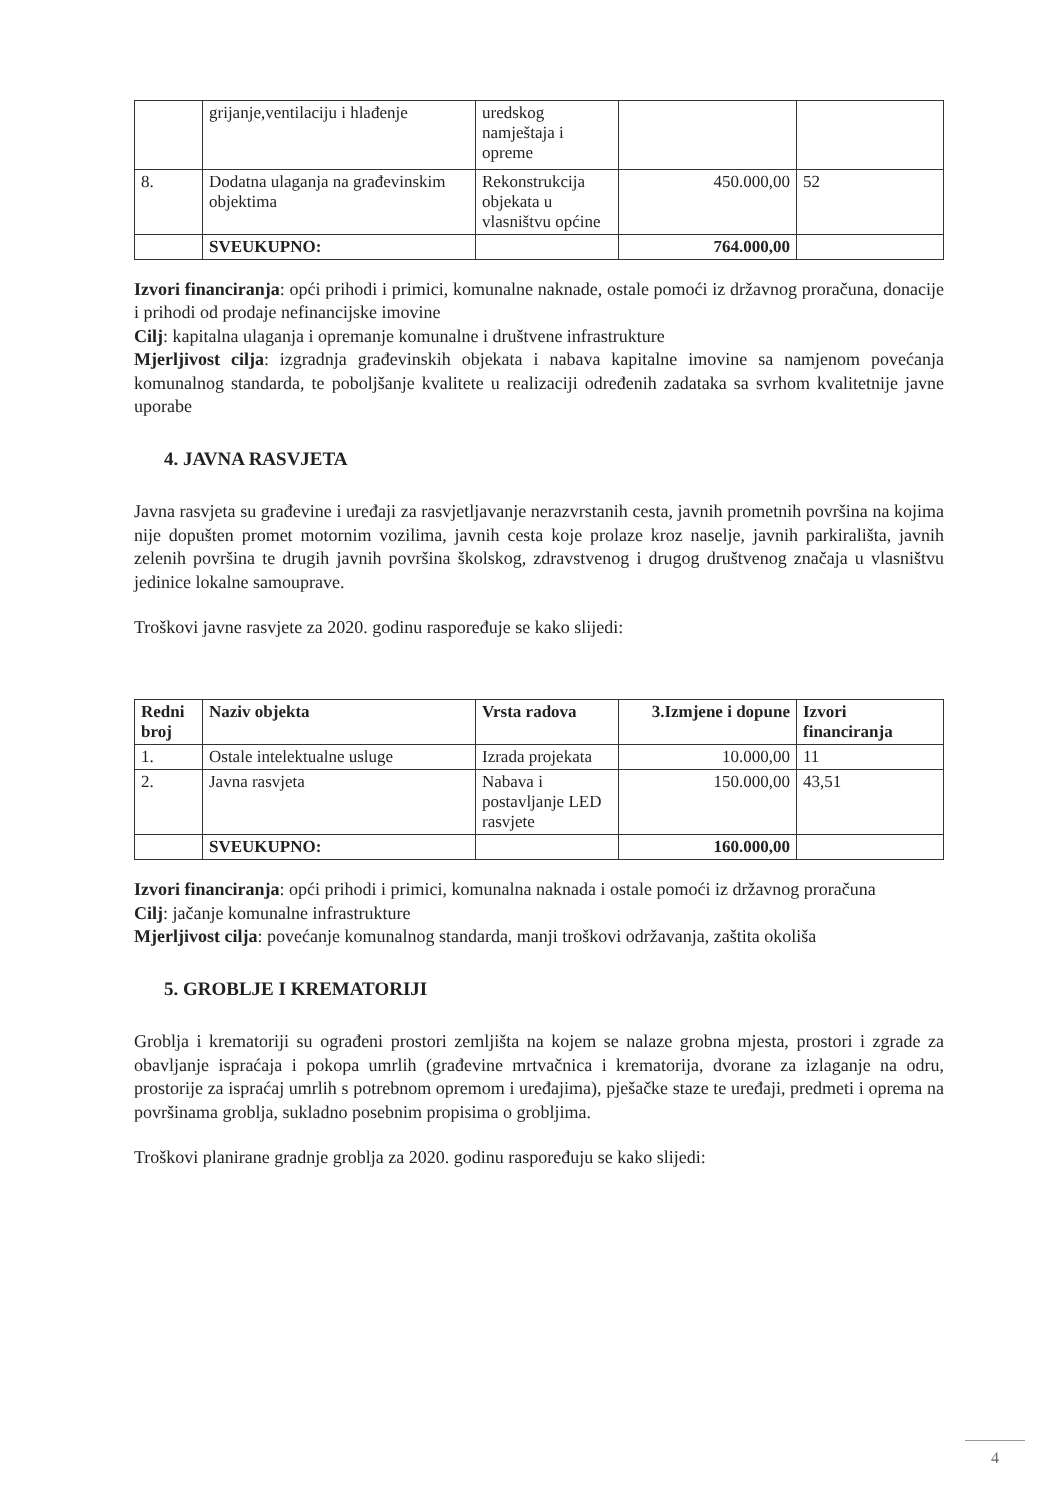| | grijanje,ventilaciju i hlađenje | uredskog namještaja i opreme | | |
| 8. | Dodatna ulaganja na građevinskim objektima | Rekonstrukcija objekata u vlasništvu općine | 450.000,00 | 52 |
| | SVEUKUPNO: | | 764.000,00 | |
Izvori financiranja: opći prihodi i primici, komunalne naknade, ostale pomoći iz državnog proračuna, donacije i prihodi od prodaje nefinancijske imovine
Cilj: kapitalna ulaganja i opremanje komunalne i društvene infrastrukture
Mjerljivost cilja: izgradnja građevinskih objekata i nabava kapitalne imovine sa namjenom povećanja komunalnog standarda, te poboljšanje kvalitete u realizaciji određenih zadataka sa svrhom kvalitetnije javne uporabe
4. JAVNA RASVJETA
Javna rasvjeta su građevine i uređaji za rasvjetljavanje nerazvrstanih cesta, javnih prometnih površina na kojima nije dopušten promet motornim vozilima, javnih cesta koje prolaze kroz naselje, javnih parkirališta, javnih zelenih površina te drugih javnih površina školskog, zdravstvenog i drugog društvenog značaja u vlasništvu jedinice lokalne samouprave.
Troškovi javne rasvjete za 2020. godinu raspoređuje se kako slijedi:
| Redni broj | Naziv objekta | Vrsta radova | 3.Izmjene i dopune | Izvori financiranja |
| --- | --- | --- | --- | --- |
| 1. | Ostale intelektualne usluge | Izrada projekata | 10.000,00 | 11 |
| 2. | Javna rasvjeta | Nabava i postavljanje LED rasvjete | 150.000,00 | 43,51 |
| | SVEUKUPNO: | | 160.000,00 | |
Izvori financiranja: opći prihodi i primici, komunalna naknada i ostale pomoći iz državnog proračuna
Cilj: jačanje komunalne infrastrukture
Mjerljivost cilja: povećanje komunalnog standarda, manji troškovi održavanja, zaštita okoliša
5. GROBLJE I KREMATORIJI
Groblja i krematoriji su ograđeni prostori zemljišta na kojem se nalaze grobna mjesta, prostori i zgrade za obavljanje ispraćaja i pokopa umrlih (građevine mrtvačnica i krematorija, dvorane za izlaganje na odru, prostorije za ispraćaj umrlih s potrebnom opremom i uređajima), pješačke staze te uređaji, predmeti i oprema na površinama groblja, sukladno posebnim propisima o grobljima.
Troškovi planirane gradnje groblja za 2020. godinu raspoređuju se kako slijedi:
4